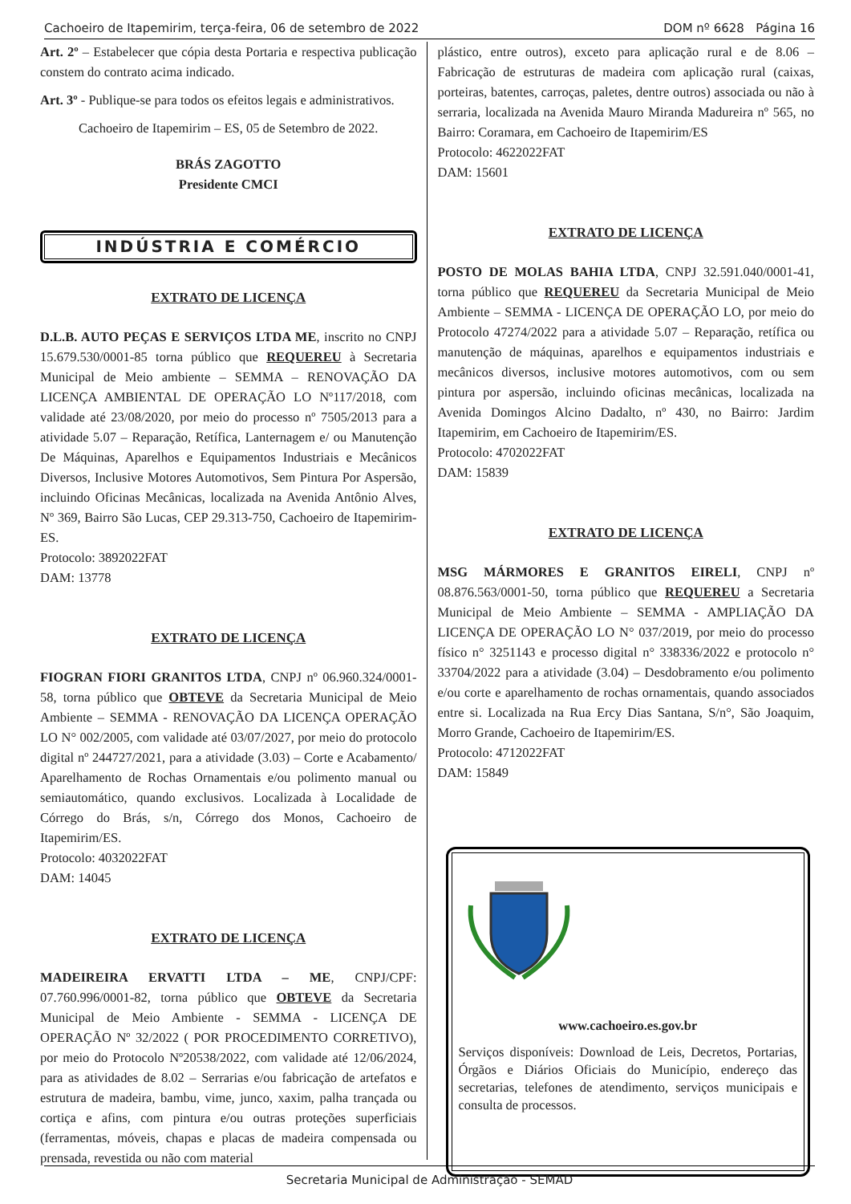Cachoeiro de Itapemirim, terça-feira, 06 de setembro de 2022 DOM nº 6628 Página 16
Art. 2º – Estabelecer que cópia desta Portaria e respectiva publicação constem do contrato acima indicado.
Art. 3º - Publique-se para todos os efeitos legais e administrativos.
Cachoeiro de Itapemirim – ES, 05 de Setembro de 2022.
BRÁS ZAGOTTO
Presidente CMCI
INDÚSTRIA E COMÉRCIO
EXTRATO DE LICENÇA
D.L.B. AUTO PEÇAS E SERVIÇOS LTDA ME, inscrito no CNPJ 15.679.530/0001-85 torna público que REQUEREU à Secretaria Municipal de Meio ambiente – SEMMA – RENOVAÇÃO DA LICENÇA AMBIENTAL DE OPERAÇÃO LO Nº117/2018, com validade até 23/08/2020, por meio do processo nº 7505/2013 para a atividade 5.07 – Reparação, Retífica, Lanternagem e/ ou Manutenção De Máquinas, Aparelhos e Equipamentos Industriais e Mecânicos Diversos, Inclusive Motores Automotivos, Sem Pintura Por Aspersão, incluindo Oficinas Mecânicas, localizada na Avenida Antônio Alves, Nº 369, Bairro São Lucas, CEP 29.313-750, Cachoeiro de Itapemirim-ES.
Protocolo: 3892022FAT
DAM: 13778
EXTRATO DE LICENÇA
FIOGRAN FIORI GRANITOS LTDA, CNPJ nº 06.960.324/0001-58, torna público que OBTEVE da Secretaria Municipal de Meio Ambiente – SEMMA - RENOVAÇÃO DA LICENÇA OPERAÇÃO LO N° 002/2005, com validade até 03/07/2027, por meio do protocolo digital nº 244727/2021, para a atividade (3.03) – Corte e Acabamento/ Aparelhamento de Rochas Ornamentais e/ou polimento manual ou semiautomático, quando exclusivos. Localizada à Localidade de Córrego do Brás, s/n, Córrego dos Monos, Cachoeiro de Itapemirim/ES.
Protocolo: 4032022FAT
DAM: 14045
EXTRATO DE LICENÇA
MADEIREIRA ERVATTI LTDA – ME, CNPJ/CPF: 07.760.996/0001-82, torna público que OBTEVE da Secretaria Municipal de Meio Ambiente - SEMMA - LICENÇA DE OPERAÇÃO Nº 32/2022 ( POR PROCEDIMENTO CORRETIVO), por meio do Protocolo Nº20538/2022, com validade até 12/06/2024, para as atividades de 8.02 – Serrarias e/ou fabricação de artefatos e estrutura de madeira, bambu, vime, junco, xaxim, palha trançada ou cortiça e afins, com pintura e/ou outras proteções superficiais (ferramentas, móveis, chapas e placas de madeira compensada ou prensada, revestida ou não com material
plástico, entre outros), exceto para aplicação rural e de 8.06 – Fabricação de estruturas de madeira com aplicação rural (caixas, porteiras, batentes, carroças, paletes, dentre outros) associada ou não à serraria, localizada na Avenida Mauro Miranda Madureira nº 565, no Bairro: Coramara, em Cachoeiro de Itapemirim/ES
Protocolo: 4622022FAT
DAM: 15601
EXTRATO DE LICENÇA
POSTO DE MOLAS BAHIA LTDA, CNPJ 32.591.040/0001-41, torna público que REQUEREU da Secretaria Municipal de Meio Ambiente – SEMMA - LICENÇA DE OPERAÇÃO LO, por meio do Protocolo 47274/2022 para a atividade 5.07 – Reparação, retífica ou manutenção de máquinas, aparelhos e equipamentos industriais e mecânicos diversos, inclusive motores automotivos, com ou sem pintura por aspersão, incluindo oficinas mecânicas, localizada na Avenida Domingos Alcino Dadalto, nº 430, no Bairro: Jardim Itapemirim, em Cachoeiro de Itapemirim/ES.
Protocolo: 4702022FAT
DAM: 15839
EXTRATO DE LICENÇA
MSG MÁRMORES E GRANITOS EIRELI, CNPJ nº 08.876.563/0001-50, torna público que REQUEREU a Secretaria Municipal de Meio Ambiente – SEMMA - AMPLIAÇÃO DA LICENÇA DE OPERAÇÃO LO N° 037/2019, por meio do processo físico n° 3251143 e processo digital n° 338336/2022 e protocolo n° 33704/2022 para a atividade (3.04) – Desdobramento e/ou polimento e/ou corte e aparelhamento de rochas ornamentais, quando associados entre si. Localizada na Rua Ercy Dias Santana, S/n°, São Joaquim, Morro Grande, Cachoeiro de Itapemirim/ES.
Protocolo: 4712022FAT
DAM: 15849
www.cachoeiro.es.gov.br
Serviços disponíveis: Download de Leis, Decretos, Portarias, Órgãos e Diários Oficiais do Município, endereço das secretarias, telefones de atendimento, serviços municipais e consulta de processos.
Secretaria Municipal de Administração - SEMAD